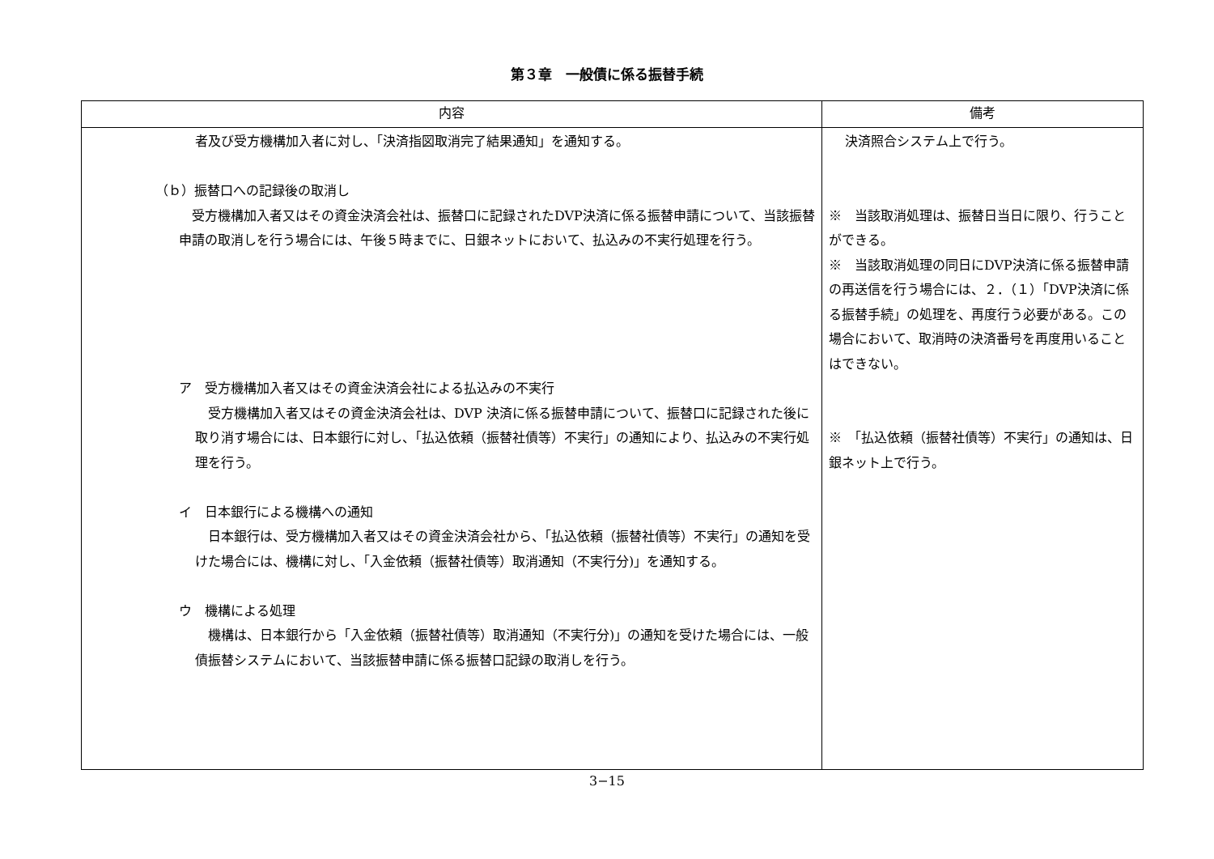第３章　一般債に係る振替手続
| 内容 | 備考 |
| --- | --- |
| 者及び受方機構加入者に対し、「決済指図取消完了結果通知」を通知する。 （ｂ）振替口への記録後の取消し 受方機構加入者又はその資金決済会社は、振替口に記録されたDVP決済に係る振替申請について、当該振替申請の取消しを行う場合には、午後５時までに、日銀ネットにおいて、払込みの不実行処理を行う。 ア 受方機構加入者又はその資金決済会社による払込みの不実行 受方機構加入者又はその資金決済会社は、DVP 決済に係る振替申請について、振替口に記録された後に取り消す場合には、日本銀行に対し、「払込依頼（振替社債等）不実行」の通知により、払込みの不実行処理を行う。 イ 日本銀行による機構への通知 日本銀行は、受方機構加入者又はその資金決済会社から、「払込依頼（振替社債等）不実行」の通知を受けた場合には、機構に対し、「入金依頼（振替社債等）取消通知（不実行分)」を通知する。 ウ 機構による処理 機構は、日本銀行から「入金依頼（振替社債等）取消通知（不実行分)」の通知を受けた場合には、一般債振替システムにおいて、当該振替申請に係る振替口記録の取消しを行う。 | 決済照合システム上で行う。 ※ 当該取消処理は、振替日当日に限り、行うことができる。 ※ 当該取消処理の同日にDVP決済に係る振替申請の再送信を行う場合には、２．（１）「DVP決済に係る振替手続」の処理を、再度行う必要がある。この場合において、取消時の決済番号を再度用いることはできない。 ※ 「払込依頼（振替社債等）不実行」の通知は、日銀ネット上で行う。 |
3−15